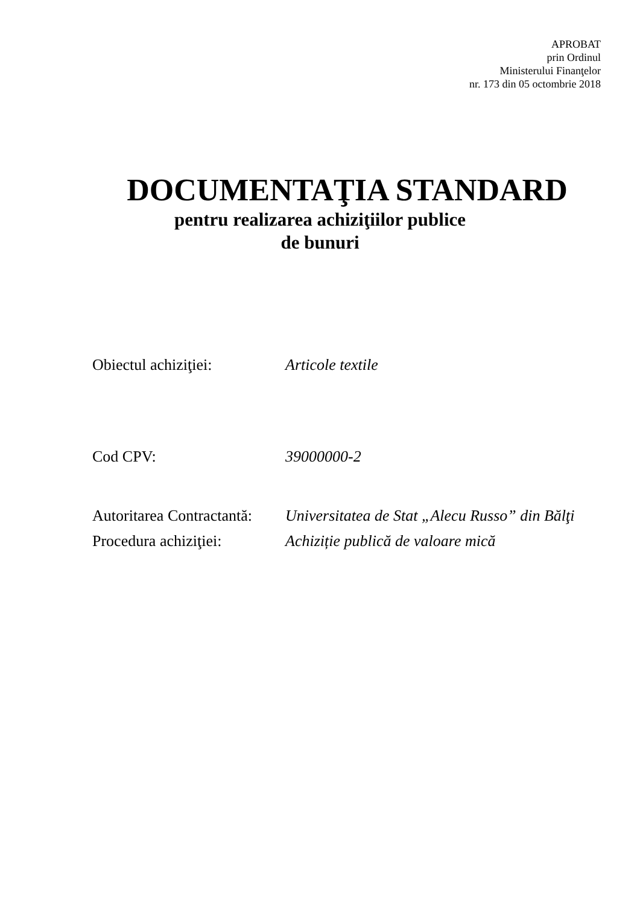APROBAT
prin Ordinul
Ministerului Finanţelor
nr. 173 din 05 octombrie 2018
DOCUMENTAŢIA STANDARD
pentru realizarea achiziţiilor publice
de bunuri
Obiectul achiziţiei: Articole textile
Cod CPV: 39000000-2
Autoritarea Contractantă:
Universitatea de Stat „Alecu Russo” din Bălţi
Procedura achiziţiei:
Achiziție publică de valoare mică